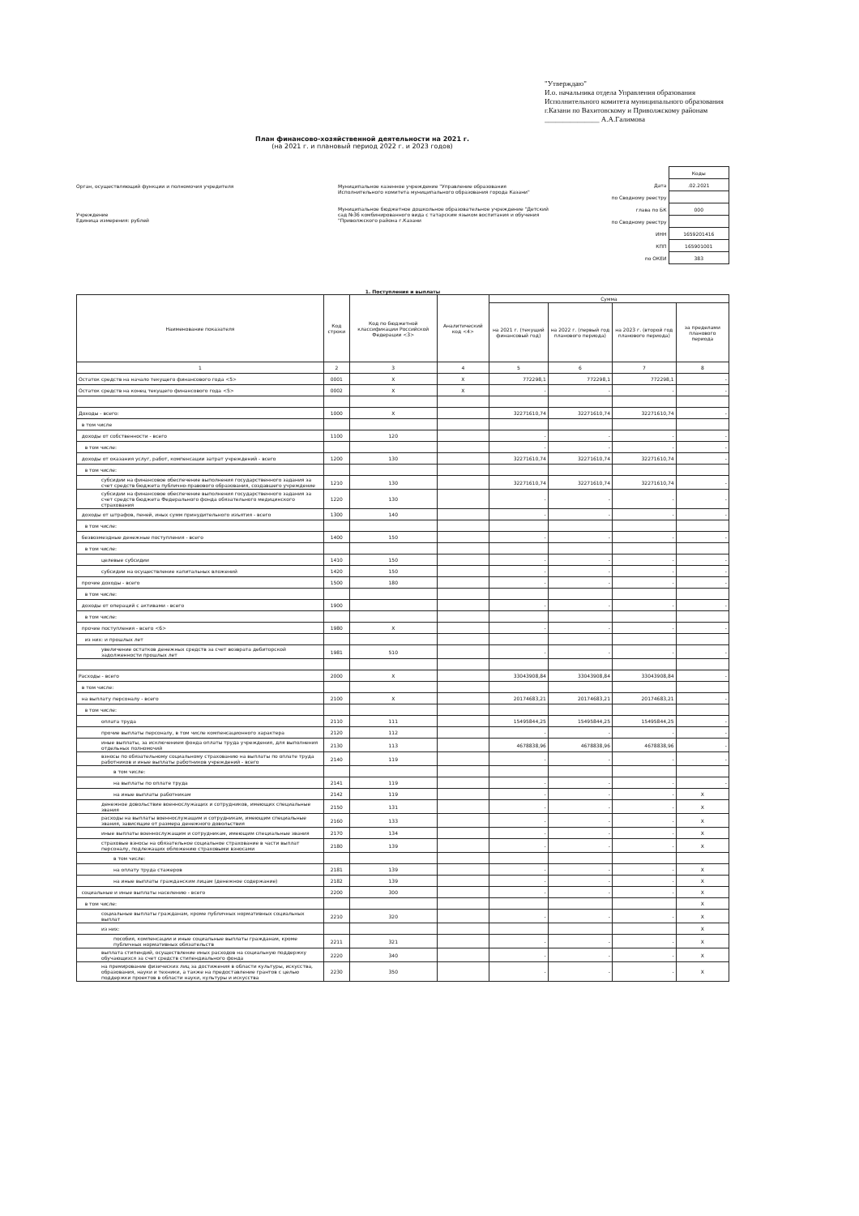"Утверждаю"
И.о. начальника отдела Управления образования Исполнительного комитета муниципального образования г.Казани по Вахитовскому и Приволжскому районам
_______________ А.А.Галимова
План финансово-хозяйственной деятельности на 2021 г.
(на 2021 г. и плановый период 2022 г. и 2023 годов)
Орган, осуществляющий функции и полномочия учредителя
Учреждение
Единица измерения: рублей
Муниципальное казенное учреждение "Управление образования Исполнительного комитета муниципального образования города Казани"
Муниципальное бюджетное дошкольное образовательное учреждение "Детский сад №36 комбинированного вида с татарским языком воспитания и обучения "Приволжского района г.Казани
| | Коды |
| Дата | .02.2021 |
| по Сводному реестру | |
| глава по БК | 000 |
| по Сводному реестру | |
| ИНН | 1659201416 |
| КПП | 165901001 |
| по ОКЕИ | 383 |
1. Поступления и выплаты
| Наименование показателя | Код строки | Код по бюджетной классификации Российской Федерации <3> | Аналитический код <4> | Сумма | | | |
| --- | --- | --- | --- | --- | --- | --- | --- |
| | | | | на 2021 г. (текущий финансовый год) | на 2022 г. (первый год планового периода) | на 2023 г. (второй год планового периода) | за пределами планового периода |
| 1 | 2 | 3 | 4 | 5 | 6 | 7 | 8 |
| Остаток средств на начало текущего финансового года <5> | 0001 | X | X | 772298,1 | 772298,1 | 772298,1 | - |
| Остаток средств на конец текущего финансового года <5> | 0002 | X | X | - | - | - | - |
| Доходы - всего: | 1000 | X | | 32271610,74 | 32271610,74 | 32271610,74 | - |
| в том числе | | | | | | | |
| доходы от собственности - всего | 1100 | 120 | | - | - | - | - |
| в том числе: | | | | - | - | - | - |
| доходы от оказания услуг, работ, компенсации затрат учреждений - всего | 1200 | 130 | | 32271610,74 | 32271610,74 | 32271610,74 | - |
| в том числе: | | | | | | | |
| субсидии на финансовое обеспечение выполнения государственного задания за счет средств бюджета публично-правового образования, создавшего учреждение | 1210 | 130 | | 32271610,74 | 32271610,74 | 32271610,74 | - |
| субсидии на финансовое обеспечение выполнения государственного задания за счет средств бюджета Федерального фонда обязательного медицинского страхования | 1220 | 130 | | - | - | - | - |
| доходы от штрафов, пеней, иных сумм принудительного изъятия - всего | 1300 | 140 | | - | - | - | - |
| в том числе: | | | | | | | |
| безвозмездные денежные поступления - всего | 1400 | 150 | | - | - | - | - |
| в том числе: | | | | | | | |
| целевые субсидии | 1410 | 150 | | - | - | - | - |
| субсидии на осуществление капитальных вложений | 1420 | 150 | | - | - | - | - |
| прочие доходы - всего | 1500 | 180 | | - | - | - | - |
| в том числе: | | | | | | | |
| доходы от операций с активами - всего | 1900 | | | - | - | - | - |
| в том числе: | | | | | | | |
| прочие поступления - всего <6> | 1980 | X | | - | - | - | - |
| из них: и прошлых лет | | | | | | | |
| увеличение остатков денежных средств за счет возврата дебиторской задолженности прошлых лет | 1981 | 510 | | - | - | - | - |
| Расходы - всего | 2000 | X | | 33043908,84 | 33043908,84 | 33043908,84 | - |
| в том числе: | | | | | | | |
| на выплату персоналу - всего | 2100 | X | | 20174683,21 | 20174683,21 | 20174683,21 | - |
| в том числе: | | | | | | | |
| оплата труда | 2110 | 111 | | 15495844,25 | 15495844,25 | 15495844,25 | - |
| прочие выплаты персоналу, в том числе компенсационного характера | 2120 | 112 | | - | - | - | - |
| иные выплаты, за исключением фонда оплаты труда учреждения, для выполнения отдельных полномочий | 2130 | 113 | | 4678838,96 | 4678838,96 | 4678838,96 | - |
| взносы по обязательному социальному страхованию на выплаты по оплате труда работников и иные выплаты работников учреждений - всего | 2140 | 119 | | - | - | - | - |
| в том числе: | | | | | | | |
| на выплаты по оплате труда | 2141 | 119 | | - | - | - | - |
| на иные выплаты работникам | 2142 | 119 | | - | - | - | X |
| денежное довольствие военнослужащих и сотрудников, имеющих специальные звания | 2150 | 131 | | - | - | - | X |
| расходы на выплаты военнослужащим и сотрудникам, имеющим специальные звания, зависящие от размера денежного довольствия | 2160 | 133 | | - | - | - | X |
| иные выплаты военнослужащим и сотрудникам, имеющим специальные звания | 2170 | 134 | | - | - | - | X |
| страховые взносы на обязательное социальное страхование в части выплат персоналу, подлежащих обложению страховыми взносами | 2180 | 139 | | - | - | - | X |
| в том числе: | | | | | | | |
| на оплату труда стажеров | 2181 | 139 | | - | - | - | X |
| на иные выплаты гражданским лицам (денежное содержание) | 2182 | 139 | | - | - | - | X |
| социальные и иные выплаты населению - всего | 2200 | 300 | | - | - | - | X |
| в том числе: | | | | | | | X |
| социальные выплаты гражданам, кроме публичных нормативных социальных выплат | 2210 | 320 | | - | - | - | X |
| из них: | | | | | | | X |
| пособия, компенсации и иные социальные выплаты гражданам, кроме публичных нормативных обязательств | 2211 | 321 | | - | - | - | X |
| выплата стипендий, осуществление иных расходов на социальную поддержку обучающихся за счет средств стипендиального фонда | 2220 | 340 | | - | - | - | X |
| на премирование физических лиц за достижения в области культуры, искусства, образования, науки и техники, а также на предоставление грантов с целью поддержки проектов в области науки, культуры и искусства | 2230 | 350 | | - | - | - | X |